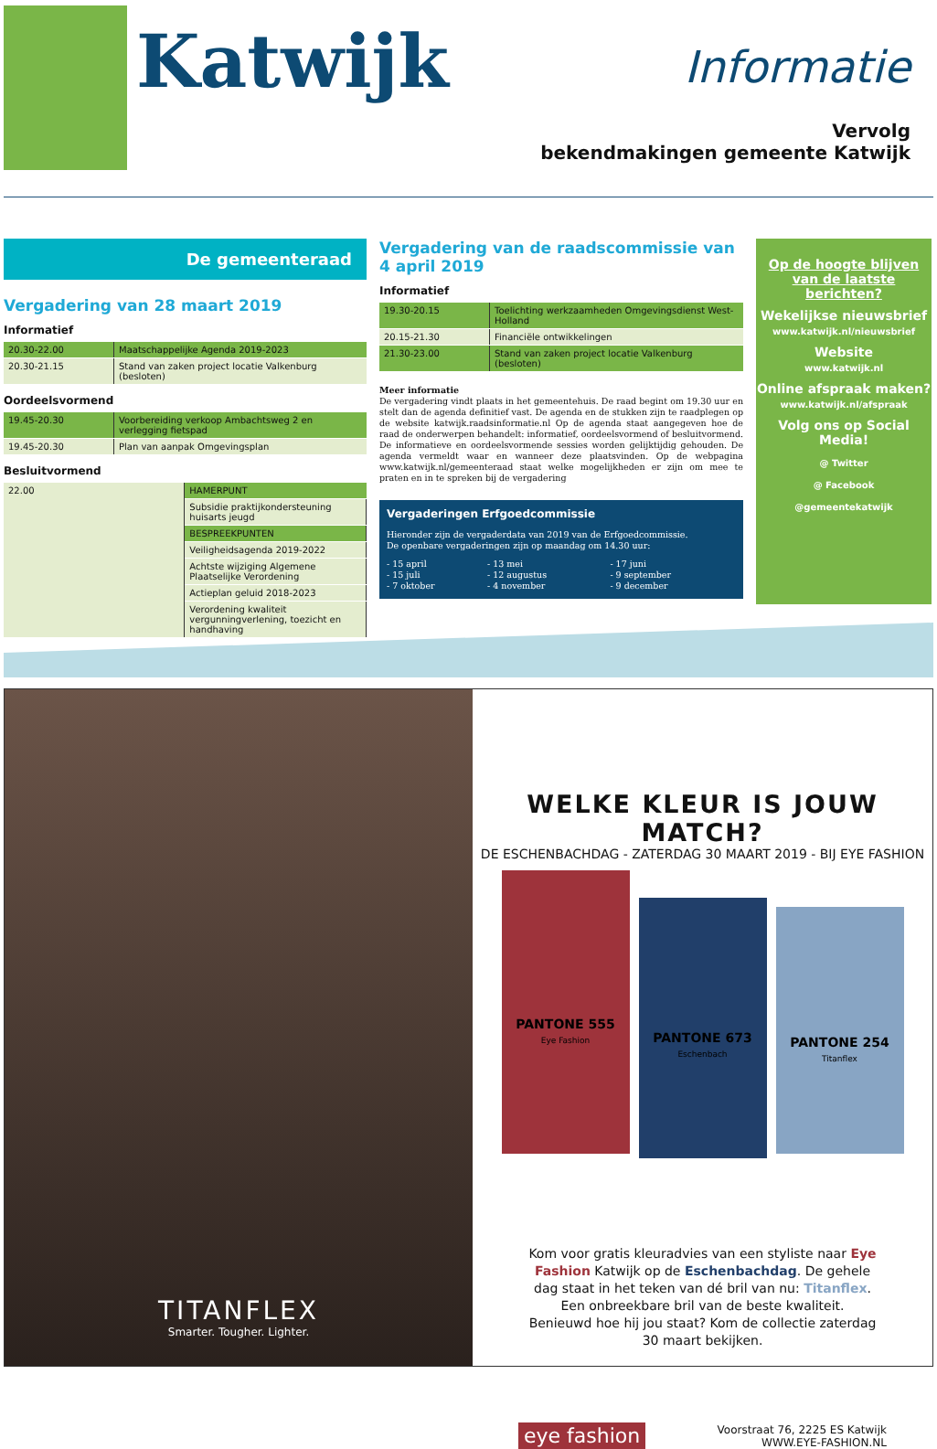Katwijk
Informatie
Vervolg
bekendmakingen gemeente Katwijk
De gemeenteraad
Vergadering van 28 maart 2019
Informatief
| 20.30-22.00 | Maatschappelijke Agenda 2019-2023 |
| 20.30-21.15 | Stand van zaken project locatie Valkenburg (besloten) |
Oordeelsvormend
| 19.45-20.30 | Voorbereiding verkoop Ambachtsweg 2 en verlegging fietspad |
| 19.45-20.30 | Plan van aanpak Omgevingsplan |
Besluitvormend
| 22.00 | HAMERPUNT |
| | Subsidie praktijkondersteuning huisarts jeugd |
| | BESPREEKPUNTEN |
| | Veiligheidsagenda 2019-2022 |
| | Achtste wijziging Algemene Plaatselijke Verordening |
| | Actieplan geluid 2018-2023 |
| | Verordening kwaliteit vergunningverlening, toezicht en handhaving |
Vergadering van de raadscommissie van 4 april 2019
Informatief
| 19.30-20.15 | Toelichting werkzaamheden Omgevingsdienst West-Holland |
| 20.15-21.30 | Financiële ontwikkelingen |
| 21.30-23.00 | Stand van zaken project locatie Valkenburg (besloten) |
Meer informatie
De vergadering vindt plaats in het gemeentehuis. De raad begint om 19.30 uur en stelt dan de agenda definitief vast. De agenda en de stukken zijn te raadplegen op de website katwijk.raadsinformatie.nl Op de agenda staat aangegeven hoe de raad de onderwerpen behandelt: informatief, oordeelsvormend of besluitvormend. De informatieve en oordeelsvormende sessies worden gelijktijdig gehouden. De agenda vermeldt waar en wanneer deze plaatsvinden. Op de webpagina www.katwijk.nl/gemeenteraad staat welke mogelijkheden er zijn om mee te praten en in te spreken bij de vergadering
Vergaderingen Erfgoedcommissie
Hieronder zijn de vergaderdata van 2019 van de Erfgoedcommissie.
De openbare vergaderingen zijn op maandag om 14.30 uur:
| - 15 april | - 13 mei | - 17 juni |
| - 15 juli | - 12 augustus | - 9 september |
| - 7 oktober | - 4 november | - 9 december |
Op de hoogte blijven van de laatste berichten?
Wekelijkse nieuwsbrief
www.katwijk.nl/nieuwsbrief
Website
www.katwijk.nl
Online afspraak maken?
www.katwijk.nl/afspraak
Volg ons op Social Media!
@ Twitter
@ Facebook
@gemeentekatwijk
TITANFLEX
Smarter. Tougher. Lighter.
WELKE KLEUR IS JOUW MATCH?
DE ESCHENBACHDAG - ZATERDAG 30 MAART 2019 - BIJ EYE FASHION
PANTONE 555
Eye Fashion
PANTONE 673
Eschenbach
PANTONE 254
Titanflex
Kom voor gratis kleuradvies van een styliste naar Eye Fashion Katwijk op de Eschenbachdag. De gehele dag staat in het teken van dé bril van nu: Titanflex. Een onbreekbare bril van de beste kwaliteit. Benieuwd hoe hij jou staat? Kom de collectie zaterdag 30 maart bekijken.
eye fashion Voorstraat 76, 2225 ES Katwijk
WWW.EYE-FASHION.NL